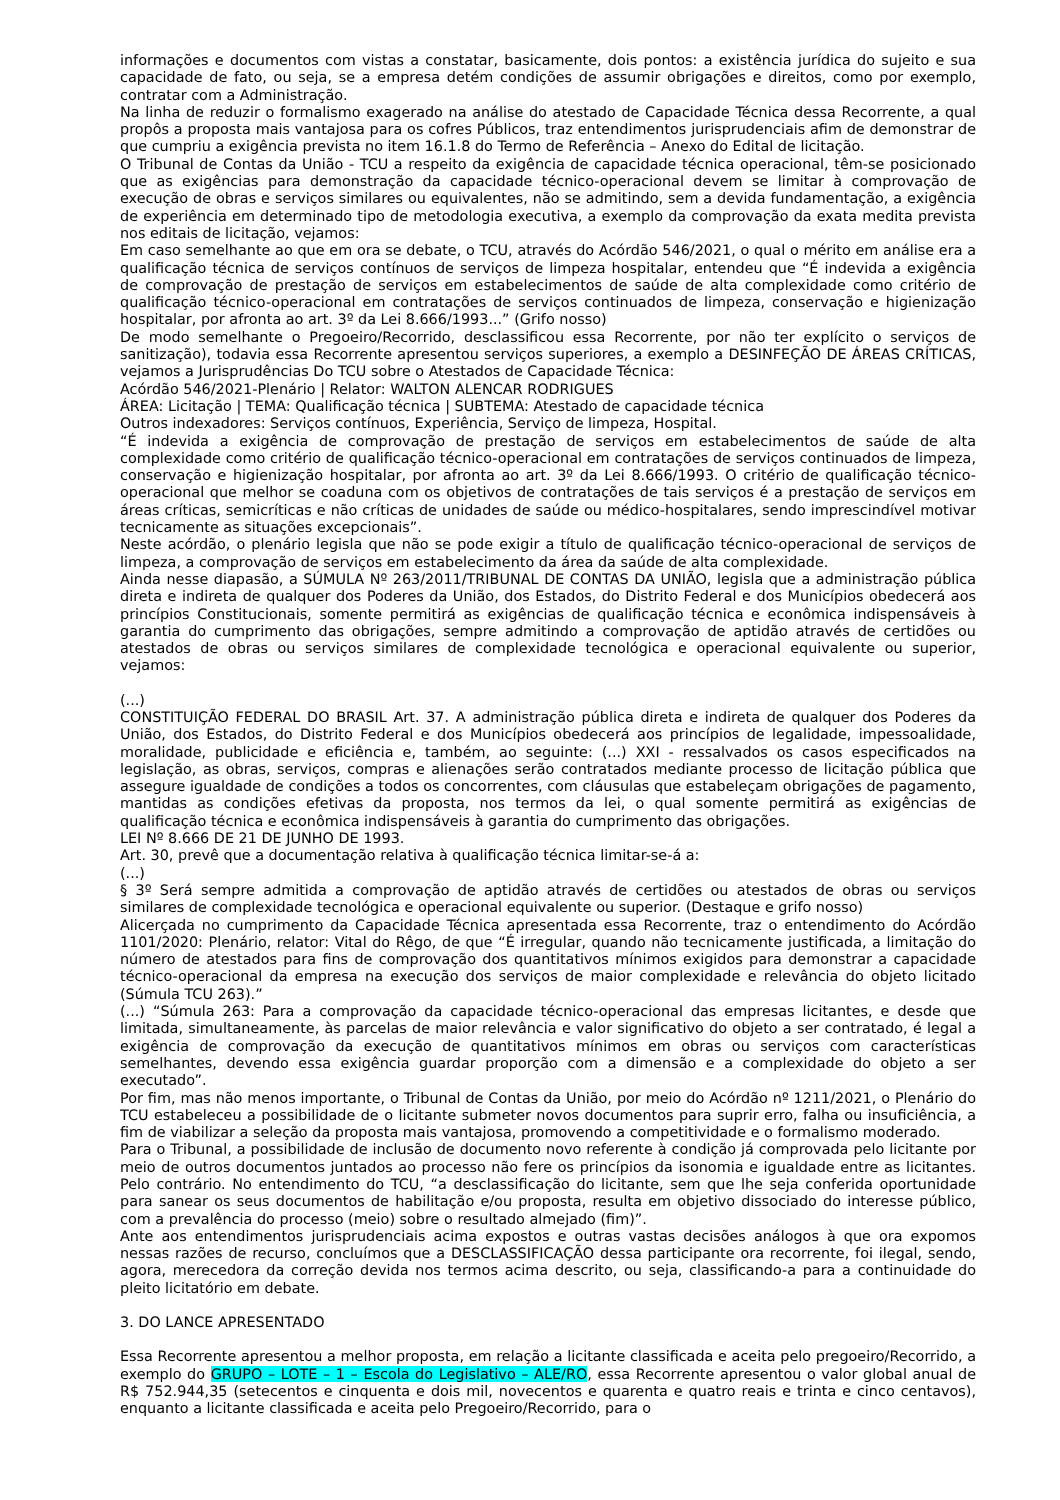informações e documentos com vistas a constatar, basicamente, dois pontos: a existência jurídica do sujeito e sua capacidade de fato, ou seja, se a empresa detém condições de assumir obrigações e direitos, como por exemplo, contratar com a Administração.
Na linha de reduzir o formalismo exagerado na análise do atestado de Capacidade Técnica dessa Recorrente, a qual propôs a proposta mais vantajosa para os cofres Públicos, traz entendimentos jurisprudenciais afim de demonstrar de que cumpriu a exigência prevista no item 16.1.8 do Termo de Referência – Anexo do Edital de licitação.
O Tribunal de Contas da União - TCU a respeito da exigência de capacidade técnica operacional, têm-se posicionado que as exigências para demonstração da capacidade técnico-operacional devem se limitar à comprovação de execução de obras e serviços similares ou equivalentes, não se admitindo, sem a devida fundamentação, a exigência de experiência em determinado tipo de metodologia executiva, a exemplo da comprovação da exata medita prevista nos editais de licitação, vejamos:
Em caso semelhante ao que em ora se debate, o TCU, através do Acórdão 546/2021, o qual o mérito em análise era a qualificação técnica de serviços contínuos de serviços de limpeza hospitalar, entendeu que “É indevida a exigência de comprovação de prestação de serviços em estabelecimentos de saúde de alta complexidade como critério de qualificação técnico-operacional em contratações de serviços continuados de limpeza, conservação e higienização hospitalar, por afronta ao art. 3º da Lei 8.666/1993...” (Grifo nosso)
De modo semelhante o Pregoeiro/Recorrido, desclassificou essa Recorrente, por não ter explícito o serviços de sanitização), todavia essa Recorrente apresentou serviços superiores, a exemplo a DESINFEÇÃO DE ÁREAS CRÍTICAS, vejamos a Jurisprudências Do TCU sobre o Atestados de Capacidade Técnica:
Acórdão 546/2021-Plenário | Relator: WALTON ALENCAR RODRIGUES
ÁREA: Licitação | TEMA: Qualificação técnica | SUBTEMA: Atestado de capacidade técnica
Outros indexadores: Serviços contínuos, Experiência, Serviço de limpeza, Hospital.
“É indevida a exigência de comprovação de prestação de serviços em estabelecimentos de saúde de alta complexidade como critério de qualificação técnico-operacional em contratações de serviços continuados de limpeza, conservação e higienização hospitalar, por afronta ao art. 3º da Lei 8.666/1993. O critério de qualificação técnico-operacional que melhor se coaduna com os objetivos de contratações de tais serviços é a prestação de serviços em áreas críticas, semicríticas e não críticas de unidades de saúde ou médico-hospitalares, sendo imprescindível motivar tecnicamente as situações excepcionais”.
Neste acórdão, o plenário legisla que não se pode exigir a título de qualificação técnico-operacional de serviços de limpeza, a comprovação de serviços em estabelecimento da área da saúde de alta complexidade.
Ainda nesse diapasão, a SÚMULA Nº 263/2011/TRIBUNAL DE CONTAS DA UNIÃO, legisla que a administração pública direta e indireta de qualquer dos Poderes da União, dos Estados, do Distrito Federal e dos Municípios obedecerá aos princípios Constitucionais, somente permitirá as exigências de qualificação técnica e econômica indispensáveis à garantia do cumprimento das obrigações, sempre admitindo a comprovação de aptidão através de certidões ou atestados de obras ou serviços similares de complexidade tecnológica e operacional equivalente ou superior, vejamos:
(...)
CONSTITUIÇÃO FEDERAL DO BRASIL Art. 37. A administração pública direta e indireta de qualquer dos Poderes da União, dos Estados, do Distrito Federal e dos Municípios obedecerá aos princípios de legalidade, impessoalidade, moralidade, publicidade e eficiência e, também, ao seguinte: (...) XXI - ressalvados os casos especificados na legislação, as obras, serviços, compras e alienações serão contratados mediante processo de licitação pública que assegure igualdade de condições a todos os concorrentes, com cláusulas que estabeleçam obrigações de pagamento, mantidas as condições efetivas da proposta, nos termos da lei, o qual somente permitirá as exigências de qualificação técnica e econômica indispensáveis à garantia do cumprimento das obrigações.
LEI Nº 8.666 DE 21 DE JUNHO DE 1993.
Art. 30, prevê que a documentação relativa à qualificação técnica limitar-se-á a:
(...)
§ 3º Será sempre admitida a comprovação de aptidão através de certidões ou atestados de obras ou serviços similares de complexidade tecnológica e operacional equivalente ou superior. (Destaque e grifo nosso)
Alicerçada no cumprimento da Capacidade Técnica apresentada essa Recorrente, traz o entendimento do Acórdão 1101/2020: Plenário, relator: Vital do Rêgo, de que “É irregular, quando não tecnicamente justificada, a limitação do número de atestados para fins de comprovação dos quantitativos mínimos exigidos para demonstrar a capacidade técnico-operacional da empresa na execução dos serviços de maior complexidade e relevância do objeto licitado (Súmula TCU 263).”
(...) “Súmula 263: Para a comprovação da capacidade técnico-operacional das empresas licitantes, e desde que limitada, simultaneamente, às parcelas de maior relevância e valor significativo do objeto a ser contratado, é legal a exigência de comprovação da execução de quantitativos mínimos em obras ou serviços com características semelhantes, devendo essa exigência guardar proporção com a dimensão e a complexidade do objeto a ser executado”.
Por fim, mas não menos importante, o Tribunal de Contas da União, por meio do Acórdão nº 1211/2021, o Plenário do TCU estabeleceu a possibilidade de o licitante submeter novos documentos para suprir erro, falha ou insuficiência, a fim de viabilizar a seleção da proposta mais vantajosa, promovendo a competitividade e o formalismo moderado.
Para o Tribunal, a possibilidade de inclusão de documento novo referente à condição já comprovada pelo licitante por meio de outros documentos juntados ao processo não fere os princípios da isonomia e igualdade entre as licitantes. Pelo contrário. No entendimento do TCU, “a desclassificação do licitante, sem que lhe seja conferida oportunidade para sanear os seus documentos de habilitação e/ou proposta, resulta em objetivo dissociado do interesse público, com a prevalência do processo (meio) sobre o resultado almejado (fim)”.
Ante aos entendimentos jurisprudenciais acima expostos e outras vastas decisões análogos à que ora expomos nessas razões de recurso, concluímos que a DESCLASSIFICAÇÃO dessa participante ora recorrente, foi ilegal, sendo, agora, merecedora da correção devida nos termos acima descrito, ou seja, classificando-a para a continuidade do pleito licitatório em debate.
3. DO LANCE APRESENTADO
Essa Recorrente apresentou a melhor proposta, em relação a licitante classificada e aceita pelo pregoeiro/Recorrido, a exemplo do GRUPO – LOTE – 1 – Escola do Legislativo – ALE/RO, essa Recorrente apresentou o valor global anual de R$ 752.944,35 (setecentos e cinquenta e dois mil, novecentos e quarenta e quatro reais e trinta e cinco centavos), enquanto a licitante classificada e aceita pelo Pregoeiro/Recorrido, para o